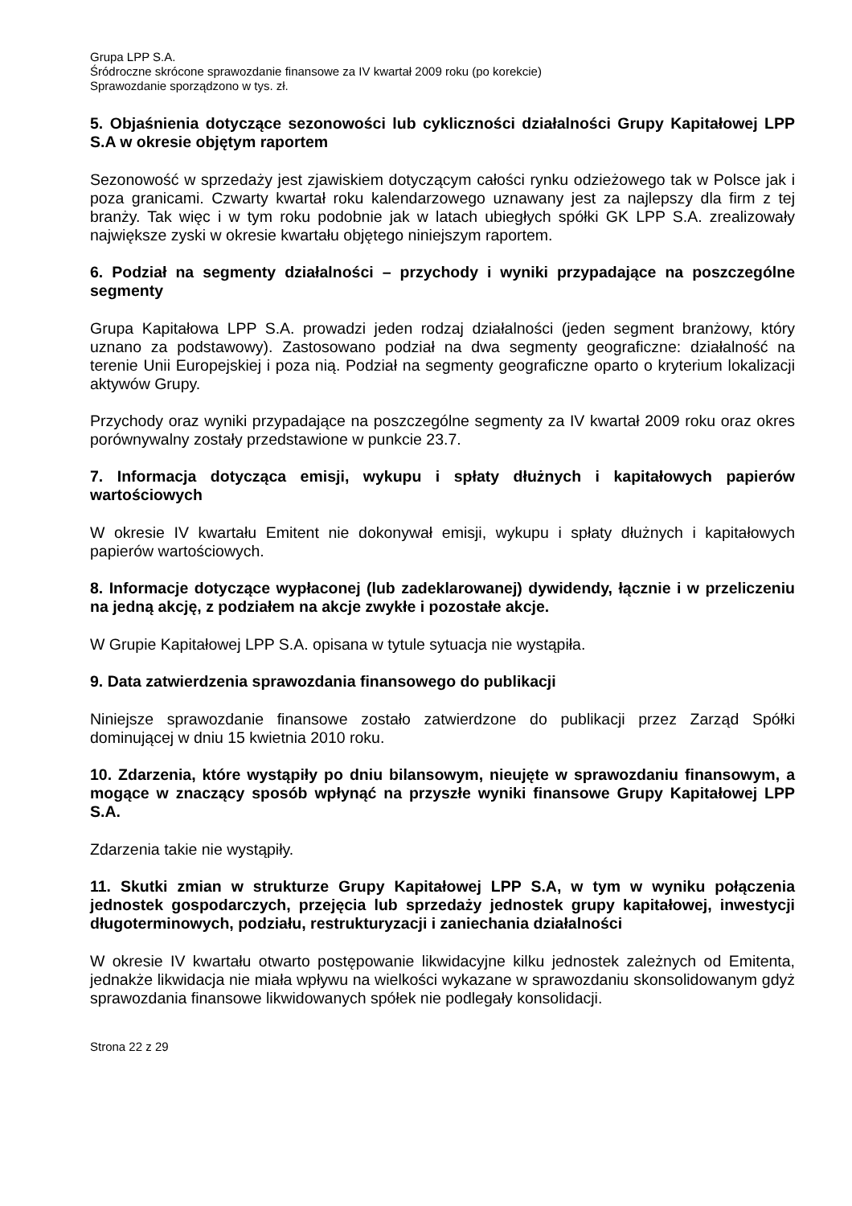Grupa LPP S.A.
Śródroczne skrócone sprawozdanie finansowe za IV kwartał 2009 roku (po korekcie)
Sprawozdanie sporządzono w tys. zł.
5. Objaśnienia dotyczące sezonowości lub cykliczności działalności Grupy Kapitałowej LPP S.A w okresie objętym raportem
Sezonowość w sprzedaży jest zjawiskiem dotyczącym całości rynku odzieżowego tak w Polsce jak i poza granicami. Czwarty kwartał roku kalendarzowego uznawany jest za najlepszy dla firm z tej branży. Tak więc i w tym roku podobnie jak w latach ubiegłych spółki GK LPP S.A. zrealizowały największe zyski w okresie kwartału objętego niniejszym raportem.
6. Podział na segmenty działalności – przychody i wyniki przypadające na poszczególne segmenty
Grupa Kapitałowa LPP S.A. prowadzi jeden rodzaj działalności (jeden segment branżowy, który uznano za podstawowy). Zastosowano podział na dwa segmenty geograficzne: działalność na terenie Unii Europejskiej i poza nią. Podział na segmenty geograficzne oparto o kryterium lokalizacji aktywów Grupy.
Przychody oraz wyniki przypadające na poszczególne segmenty za IV kwartał 2009 roku oraz okres porównywalny zostały przedstawione w punkcie 23.7.
7. Informacja dotycząca emisji, wykupu i spłaty dłużnych i kapitałowych papierów wartościowych
W okresie IV kwartału Emitent nie dokonywał emisji, wykupu i spłaty dłużnych i kapitałowych papierów wartościowych.
8. Informacje dotyczące wypłaconej (lub zadeklarowanej) dywidendy, łącznie i w przeliczeniu na jedną akcję, z podziałem na akcje zwykłe i pozostałe akcje.
W Grupie Kapitałowej LPP S.A. opisana w tytule sytuacja nie wystąpiła.
9. Data zatwierdzenia sprawozdania finansowego do publikacji
Niniejsze sprawozdanie finansowe zostało zatwierdzone do publikacji przez Zarząd Spółki dominującej w dniu 15 kwietnia 2010 roku.
10. Zdarzenia, które wystąpiły po dniu bilansowym, nieujęte w sprawozdaniu finansowym, a mogące w znaczący sposób wpłynąć na przyszłe wyniki finansowe Grupy Kapitałowej LPP S.A.
Zdarzenia takie nie wystąpiły.
11. Skutki zmian w strukturze Grupy Kapitałowej LPP S.A, w tym w wyniku połączenia jednostek gospodarczych, przejęcia lub sprzedaży jednostek grupy kapitałowej, inwestycji długoterminowych, podziału, restrukturyzacji i zaniechania działalności
W okresie IV kwartału otwarto postępowanie likwidacyjne kilku jednostek zależnych od Emitenta, jednakże likwidacja nie miała wpływu na wielkości wykazane w sprawozdaniu skonsolidowanym gdyż sprawozdania finansowe likwidowanych spółek nie podlegały konsolidacji.
Strona 22 z 29